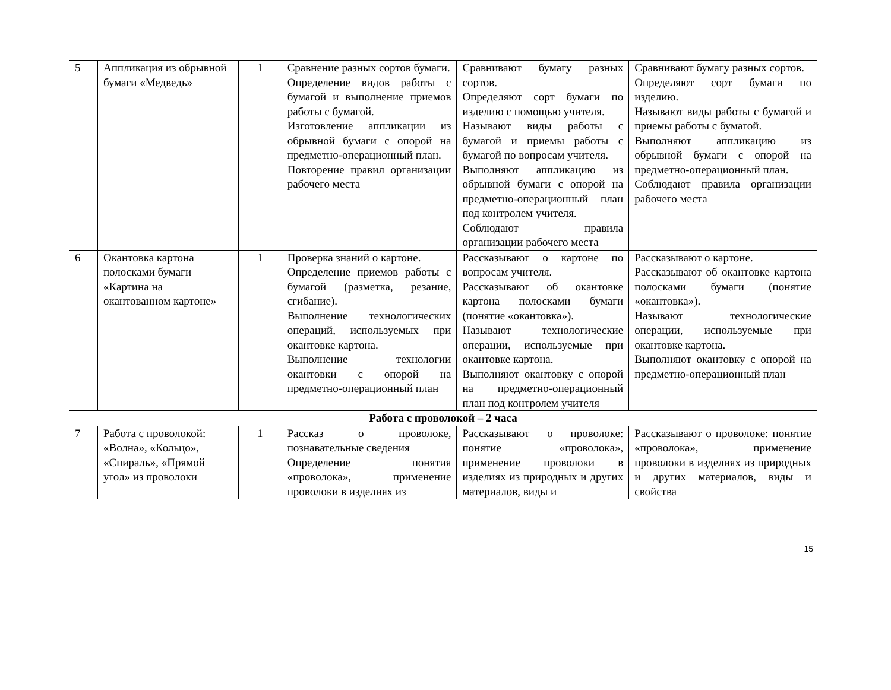| 5 | Аппликация из обрывной бумаги «Медведь» | 1 | Сравнение разных сортов бумаги. Определение видов работы с бумагой и выполнение приемов работы с бумагой. Изготовление аппликации из обрывной бумаги с опорой на предметно-операционный план. Повторение правил организации рабочего места | Сравнивают бумагу разных сортов. Определяют сорт бумаги по изделию с помощью учителя. Называют виды работы с бумагой и приемы работы с бумагой по вопросам учителя. Выполняют аппликацию из обрывной бумаги с опорой на предметно-операционный план под контролем учителя. Соблюдают правила организации рабочего места | Сравнивают бумагу разных сортов. Определяют сорт бумаги по изделию. Называют виды работы с бумагой и приемы работы с бумагой. Выполняют аппликацию из обрывной бумаги с опорой на предметно-операционный план. Соблюдают правила организации рабочего места |
| 6 | Окантовка картона полосками бумаги «Картина на окантованном картоне» | 1 | Проверка знаний о картоне. Определение приемов работы с бумагой (разметка, резание, сгибание). Выполнение технологических операций, используемых при окантовке картона. Выполнение технологии окантовки с опорой на предметно-операционный план | Рассказывают о картоне по вопросам учителя. Рассказывают об окантовке картона полосками бумаги (понятие «окантовка»). Называют технологические операции, используемые при окантовке картона. Выполняют окантовку с опорой на предметно-операционный план под контролем учителя | Рассказывают о картоне. Рассказывают об окантовке картона полосками бумаги (понятие «окантовка»). Называют технологические операции, используемые при окантовке картона. Выполняют окантовку с опорой на предметно-операционный план |
| Работа с проволокой – 2 часа | | | | | |
| 7 | Работа с проволокой: «Волна», «Кольцо», «Спираль», «Прямой угол» из проволоки | 1 | Рассказ о проволоке, познавательные сведения Определение понятия «проволока», применение проволоки в изделиях из | Рассказывают о проволоке: понятие «проволока», применение проволоки в изделиях из природных и других материалов, виды и | Рассказывают о проволоке: понятие «проволока», применение проволоки в изделиях из природных и других материалов, виды и свойства |
15